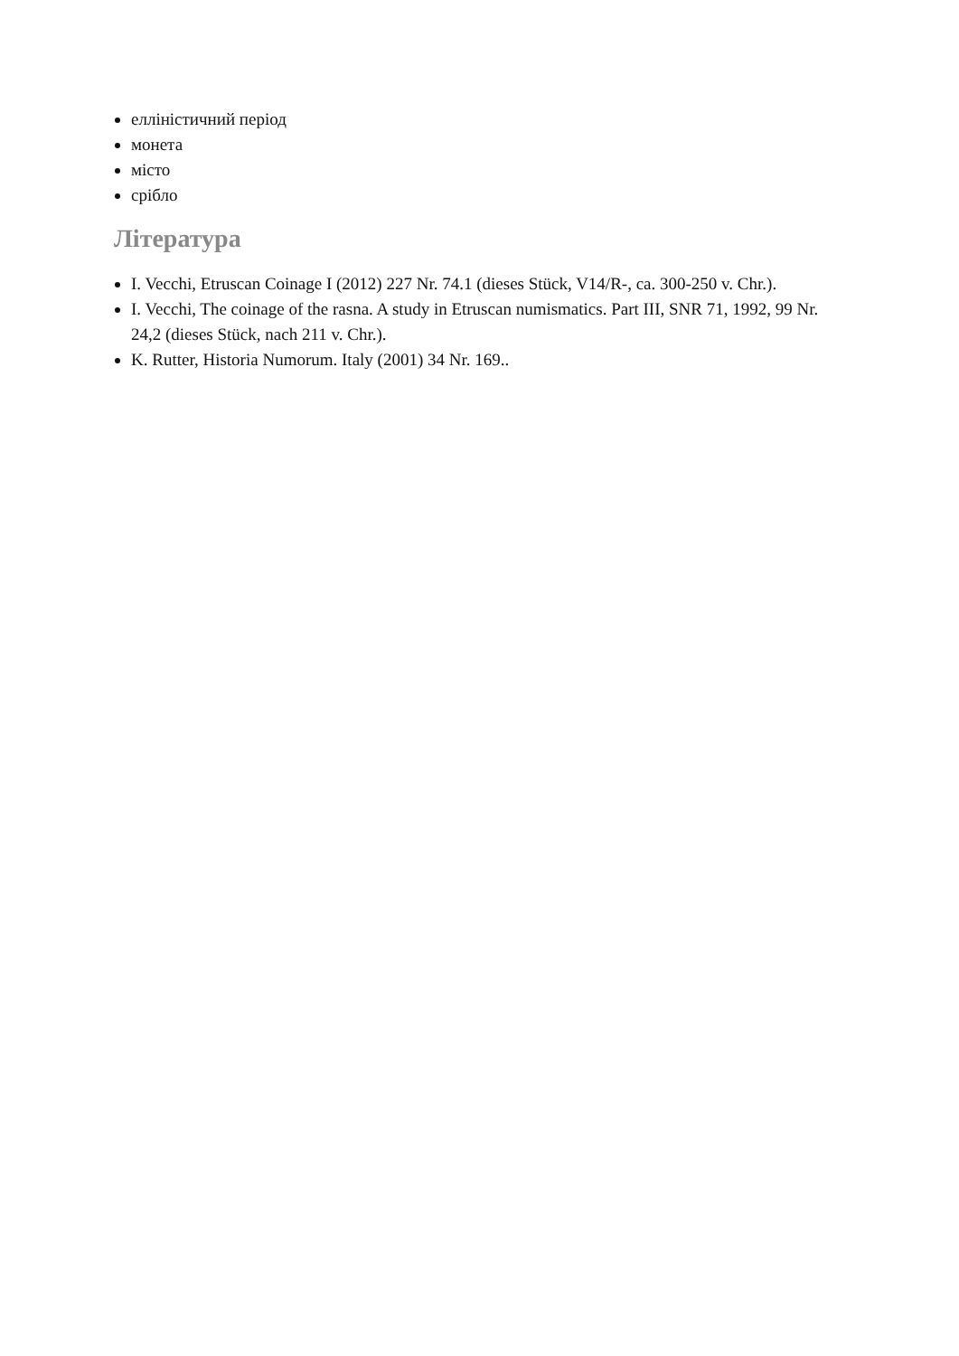елліністичний період
монета
місто
срібло
Література
I. Vecchi, Etruscan Coinage I (2012) 227 Nr. 74.1 (dieses Stück, V14/R-, ca. 300-250 v. Chr.).
I. Vecchi, The coinage of the rasna. A study in Etruscan numismatics. Part III, SNR 71, 1992, 99 Nr. 24,2 (dieses Stück, nach 211 v. Chr.).
K. Rutter, Historia Numorum. Italy (2001) 34 Nr. 169..